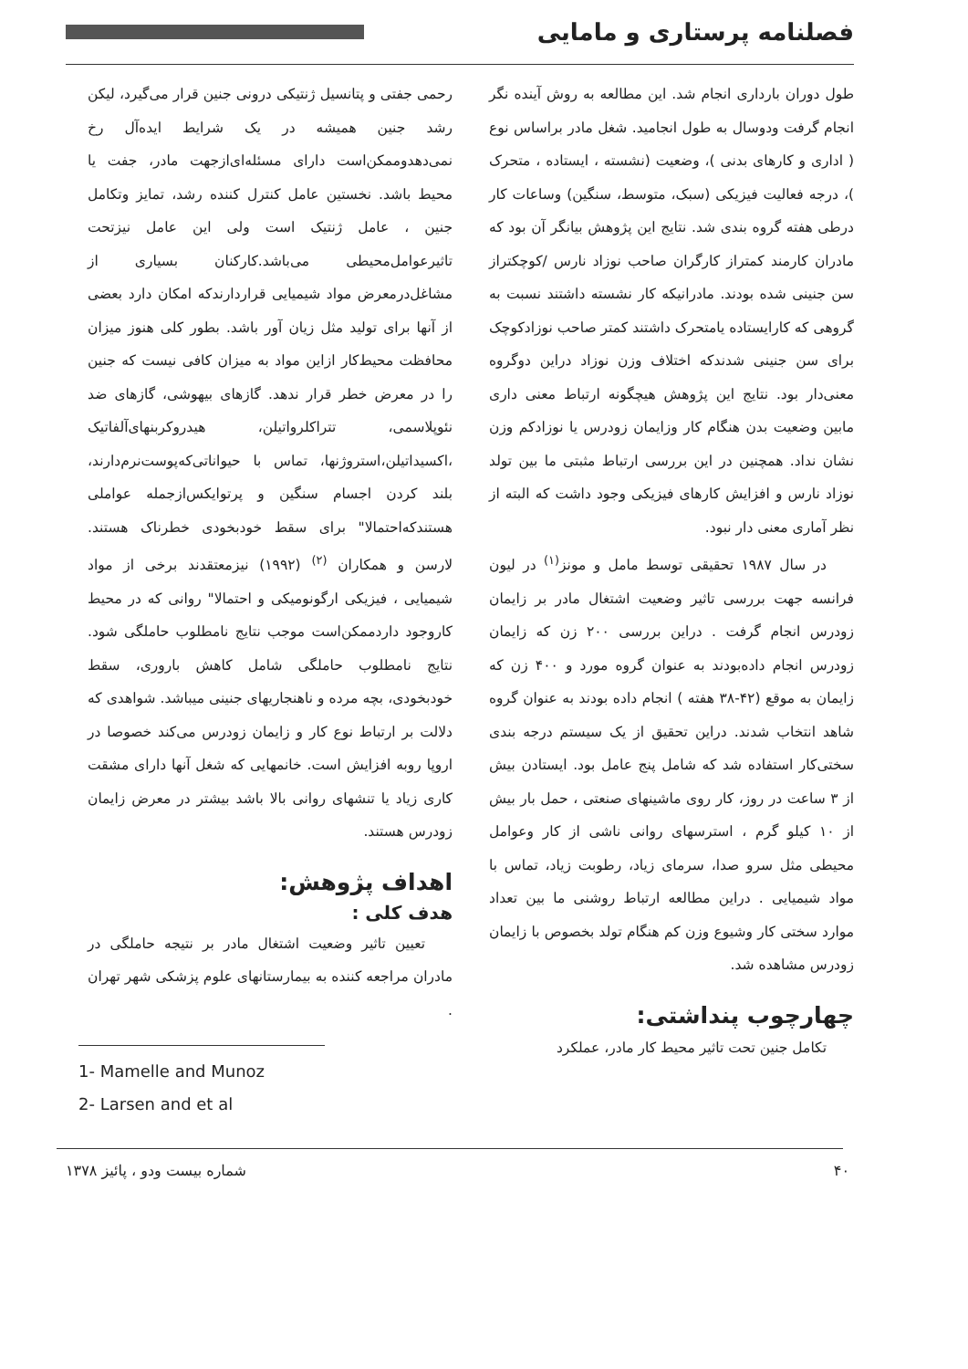فصلنامه پرستاری و مامایی
طول دوران بارداری انجام شد. این مطالعه به روش آینده نگر انجام گرفت ودوسال به طول انجامید. شغل مادر براساس نوع ( اداری و کارهای بدنی )، وضعیت (نشسته ، ایستاده ، متحرک )، درجه فعالیت فیزیکی (سبک، متوسط، سنگین) وساعات کار درطی هفته گروه بندی شد. نتایج این پژوهش بیانگر آن بود که مادران کارمند کمتراز کارگران صاحب نوزاد نارس /کوچکتراز سن جنینی شده بودند. مادرانیکه کار نشسته داشتند نسبت به گروهی که کارایستاده یامتحرک داشتند کمتر صاحب نوزادکوچک برای سن جنینی شدندکه اختلاف وزن نوزاد دراین دوگروه معنی‌دار بود. نتایج این پژوهش هیچگونه ارتباط معنی داری مابین وضعیت بدن هنگام کار وزایمان زودرس یا نوزادکم وزن نشان نداد. همچنین در این بررسی ارتباط مثبتی ما بین تولد نوزاد نارس و افزایش کارهای فیزیکی وجود داشت که البته از نظر آماری معنی دار نبود.
در سال ۱۹۸۷ تحقیقی توسط مامل و مونز<sup>(۱)</sup> در لیون فرانسه جهت بررسی تاثیر وضعیت اشتغال مادر بر زایمان زودرس انجام گرفت . دراین بررسی ۲۰۰ زن که زایمان زودرس انجام داده‌بودند به عنوان گروه مورد و ۴۰۰ زن که زایمان به موقع (۴۲-۳۸ هفته ) انجام داده بودند به عنوان گروه شاهد انتخاب شدند. دراین تحقیق از یک سیستم درجه بندی سختی‌کار استفاده شد که شامل پنج عامل بود. ایستادن بیش از ۳ ساعت در روز، کار روی ماشینهای صنعتی ، حمل بار بیش از ۱۰ کیلو گرم ، استرسهای روانی ناشی از کار وعوامل محیطی مثل سرو صدا، سرمای زیاد، رطوبت زیاد، تماس با مواد شیمیایی . دراین مطالعه ارتباط روشنی ما بین تعداد موارد سختی کار وشیوع وزن کم هنگام تولد بخصوص با زایمان زودرس مشاهده شد.
چهارچوب پنداشتی:
تکامل جنین تحت تاثیر محیط کار مادر، عملکرد
رحمی جفتی و پتانسیل ژنتیکی درونی جنین قرار می‌گیرد، لیکن رشد جنین همیشه در یک شرایط ایده‌آل رخ نمی‌دهدوممکن‌است دارای مسئله‌ای‌ازجهت مادر، جفت یا محیط باشد. نخستین عامل کنترل کننده رشد، تمایز وتکامل جنین ، عامل ژنتیک است ولی این عامل نیزتحت تاثیرعوامل‌محیطی می‌باشد.کارکنان بسیاری از مشاغل‌درمعرض مواد شیمیایی قراردارندکه امکان دارد بعضی از آنها برای تولید مثل زیان آور باشد. بطور کلی هنوز میزان محافظت محیط‌کار ازاین مواد به میزان کافی نیست که جنین را در معرض خطر قرار ندهد. گازهای بیهوشی، گازهای ضد نئوپلاسمی، تتراکلرواتیلن، هیدروکربنهای‌آلفاتیک ،اکسیداتیلن،استروژنها، تماس با حیواناتی‌که‌پوست‌نرم‌دارند، بلند کردن اجسام سنگین و پرتوایکس‌ازجمله عواملی هستندکه‌احتمالا" برای سقط خودبخودی خطرناک هستند. لارسن و همکاران <sup>(۲)</sup> (۱۹۹۲) نیزمعتقدند برخی از مواد شیمیایی ، فیزیکی ارگونومیکی و احتمالا" روانی که در محیط کاروجود داردممکن‌است موجب نتایج نامطلوب حاملگی شود. نتایج نامطلوب حاملگی شامل کاهش باروری، سقط خودبخودی، بچه مرده و ناهنجاریهای جنینی میباشد. شواهدی که دلالت بر ارتباط نوع کار و زایمان زودرس می‌کند خصوصا در اروپا روبه افزایش است. خانمهایی که شغل آنها دارای مشقت کاری زیاد یا تنشهای روانی بالا باشد بیشتر در معرض زایمان زودرس هستند.
اهداف پژوهش:
هدف کلی :
تعیین تاثیر وضعیت اشتغال مادر بر نتیجه حاملگی در مادران مراجعه کننده به بیمارستانهای علوم پزشکی شهر تهران .
1- Mamelle and Munoz
2- Larsen and et al
۴۰ شماره بیست ودو ، پائیز ۱۳۷۸